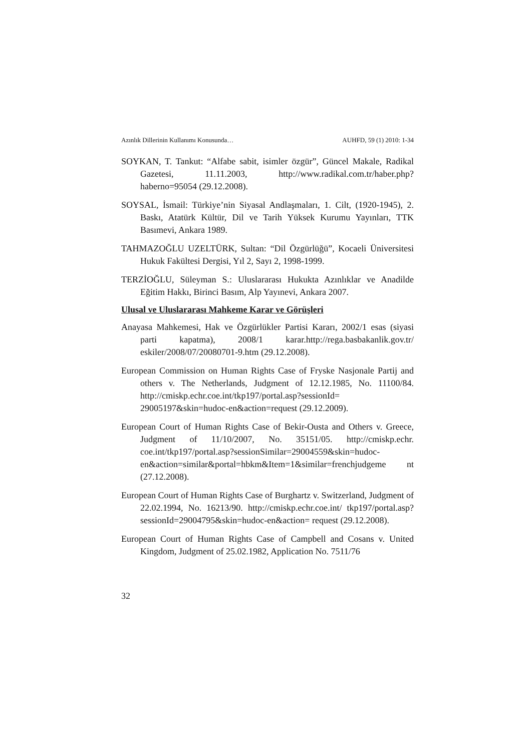Azınlık Dillerinin Kullanımı Konusunda… AUHFD, 59 (1) 2010: 1-34
SOYKAN, T. Tankut: “Alfabe sabit, isimler özgür”, Güncel Makale, Radikal Gazetesi, 11.11.2003, http://www.radikal.com.tr/haber.php? haberno=95054 (29.12.2008).
SOYSAL, İsmail: Türkiye’nin Siyasal Andlaşmaları, 1. Cilt, (1920-1945), 2. Baskı, Atatürk Kültür, Dil ve Tarih Yüksek Kurumu Yayınları, TTK Basımevi, Ankara 1989.
TAHMAZOĞLU UZELTÜRK, Sultan: “Dil Özgürlüğü”, Kocaeli Üniversitesi Hukuk Fakültesi Dergisi, Yıl 2, Sayı 2, 1998-1999.
TERZİOĞLU, Süleyman S.: Uluslararası Hukukta Azınlıklar ve Anadilde Eğitim Hakkı, Birinci Basım, Alp Yayınevi, Ankara 2007.
Ulusal ve Uluslararası Mahkeme Karar ve Görüşleri
Anayasa Mahkemesi, Hak ve Özgürlükler Partisi Kararı, 2002/1 esas (siyasi parti kapatma), 2008/1 karar.http://rega.basbakanlik.gov.tr/ eskiler/2008/07/20080701-9.htm (29.12.2008).
European Commission on Human Rights Case of Fryske Nasjonale Partij and others v. The Netherlands, Judgment of 12.12.1985, No. 11100/84. http://cmiskp.echr.coe.int/tkp197/portal.asp?sessionId= 29005197&skin=hudoc-en&action=request (29.12.2009).
European Court of Human Rights Case of Bekir-Ousta and Others v. Greece, Judgment of 11/10/2007, No. 35151/05. http://cmiskp.echr. coe.int/tkp197/portal.asp?sessionSimilar=29004559&skin=hudoc-en&action=similar&portal=hbkm&Item=1&similar=frenchjudgeme nt (27.12.2008).
European Court of Human Rights Case of Burghartz v. Switzerland, Judgment of 22.02.1994, No. 16213/90. http://cmiskp.echr.coe.int/ tkp197/portal.asp?sessionId=29004795&skin=hudoc-en&action= request (29.12.2008).
European Court of Human Rights Case of Campbell and Cosans v. United Kingdom, Judgment of 25.02.1982, Application No. 7511/76
32